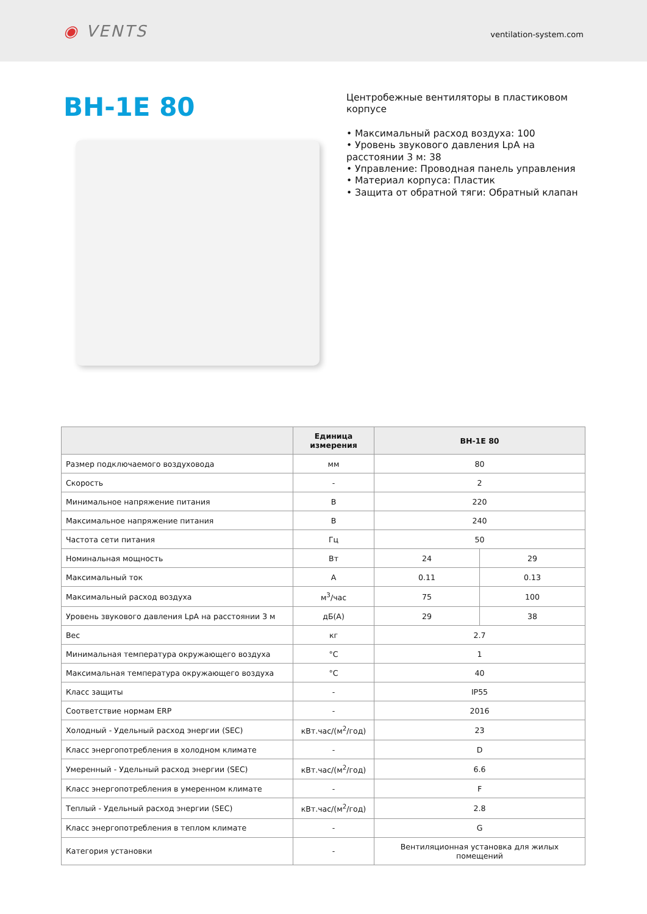◉ VENTS
ventilation-system.com
ВН-1Е 80
Центробежные вентиляторы в пластиковом корпусе
• Максимальный расход воздуха: 100
• Уровень звукового давления LpA на расстоянии 3 м: 38
• Управление: Проводная панель управления
• Материал корпуса: Пластик
• Защита от обратной тяги: Обратный клапан
| | Единица измерения | ВН-1Е 80 | |
| --- | --- | --- | --- |
| Размер подключаемого воздуховода | мм | 80 | |
| Скорость | - | 2 | |
| Минимальное напряжение питания | В | 220 | |
| Максимальное напряжение питания | В | 240 | |
| Частота сети питания | Гц | 50 | |
| Номинальная мощность | Вт | 24 | 29 |
| Максимальный ток | А | 0.11 | 0.13 |
| Максимальный расход воздуха | м<sup>3</sup>/час | 75 | 100 |
| Уровень звукового давления LpA на расстоянии 3 м | дБ(А) | 29 | 38 |
| Вес | кг | 2.7 | |
| Минимальная температура окружающего воздуха | °C | 1 | |
| Максимальная температура окружающего воздуха | °C | 40 | |
| Класс защиты | - | IP55 | |
| Соответствие нормам ERP | - | 2016 | |
| Холодный - Удельный расход энергии (SEC) | кВт.час/(м<sup>2</sup>/год) | 23 | |
| Класс энергопотребления в холодном климате | - | D | |
| Умеренный - Удельный расход энергии (SEC) | кВт.час/(м<sup>2</sup>/год) | 6.6 | |
| Класс энергопотребления в умеренном климате | - | F | |
| Теплый - Удельный расход энергии (SEC) | кВт.час/(м<sup>2</sup>/год) | 2.8 | |
| Класс энергопотребления в теплом климате | - | G | |
| Категория установки | - | Вентиляционная установка для жилых помещений | |